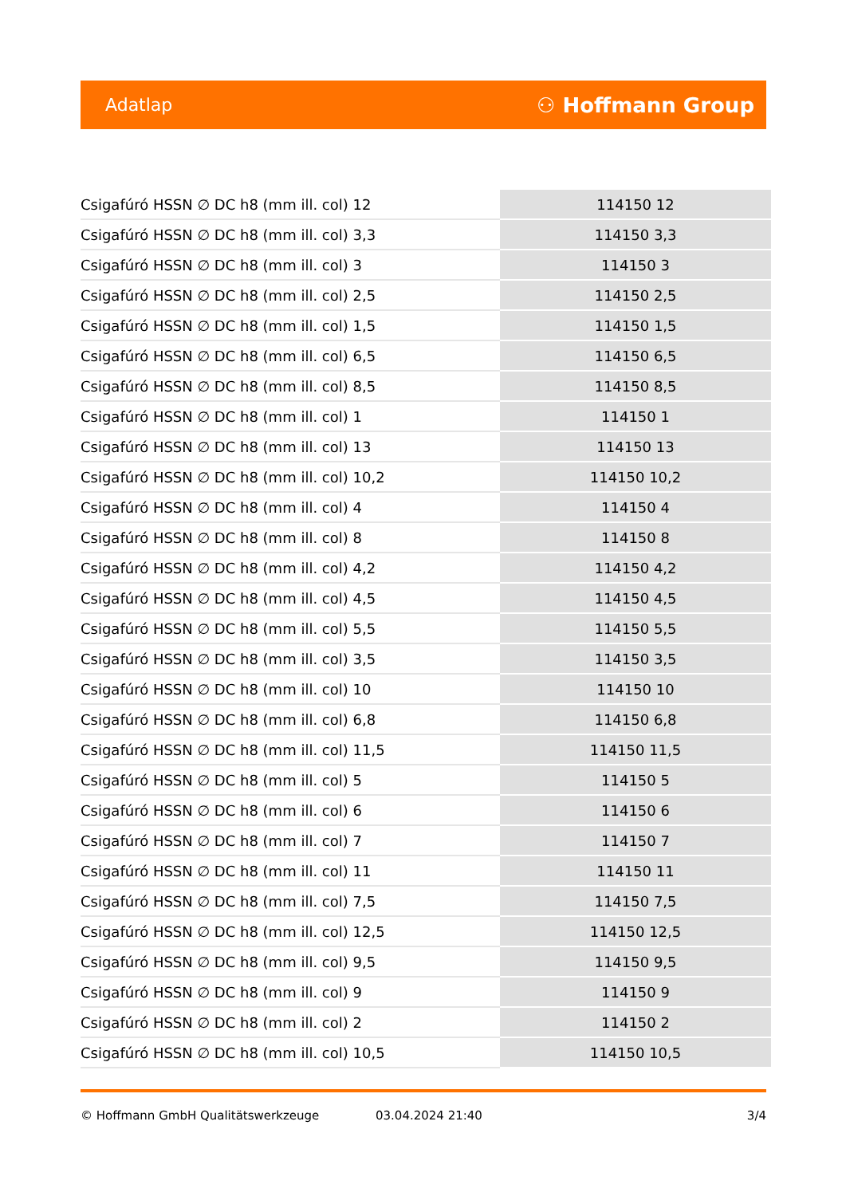Adatlap ⚇ Hoffmann Group
| Csigafúró HSSN ∅ DC h8 (mm ill. col) 12 | 114150 12 |
| Csigafúró HSSN ∅ DC h8 (mm ill. col) 3,3 | 114150 3,3 |
| Csigafúró HSSN ∅ DC h8 (mm ill. col) 3 | 114150 3 |
| Csigafúró HSSN ∅ DC h8 (mm ill. col) 2,5 | 114150 2,5 |
| Csigafúró HSSN ∅ DC h8 (mm ill. col) 1,5 | 114150 1,5 |
| Csigafúró HSSN ∅ DC h8 (mm ill. col) 6,5 | 114150 6,5 |
| Csigafúró HSSN ∅ DC h8 (mm ill. col) 8,5 | 114150 8,5 |
| Csigafúró HSSN ∅ DC h8 (mm ill. col) 1 | 114150 1 |
| Csigafúró HSSN ∅ DC h8 (mm ill. col) 13 | 114150 13 |
| Csigafúró HSSN ∅ DC h8 (mm ill. col) 10,2 | 114150 10,2 |
| Csigafúró HSSN ∅ DC h8 (mm ill. col) 4 | 114150 4 |
| Csigafúró HSSN ∅ DC h8 (mm ill. col) 8 | 114150 8 |
| Csigafúró HSSN ∅ DC h8 (mm ill. col) 4,2 | 114150 4,2 |
| Csigafúró HSSN ∅ DC h8 (mm ill. col) 4,5 | 114150 4,5 |
| Csigafúró HSSN ∅ DC h8 (mm ill. col) 5,5 | 114150 5,5 |
| Csigafúró HSSN ∅ DC h8 (mm ill. col) 3,5 | 114150 3,5 |
| Csigafúró HSSN ∅ DC h8 (mm ill. col) 10 | 114150 10 |
| Csigafúró HSSN ∅ DC h8 (mm ill. col) 6,8 | 114150 6,8 |
| Csigafúró HSSN ∅ DC h8 (mm ill. col) 11,5 | 114150 11,5 |
| Csigafúró HSSN ∅ DC h8 (mm ill. col) 5 | 114150 5 |
| Csigafúró HSSN ∅ DC h8 (mm ill. col) 6 | 114150 6 |
| Csigafúró HSSN ∅ DC h8 (mm ill. col) 7 | 114150 7 |
| Csigafúró HSSN ∅ DC h8 (mm ill. col) 11 | 114150 11 |
| Csigafúró HSSN ∅ DC h8 (mm ill. col) 7,5 | 114150 7,5 |
| Csigafúró HSSN ∅ DC h8 (mm ill. col) 12,5 | 114150 12,5 |
| Csigafúró HSSN ∅ DC h8 (mm ill. col) 9,5 | 114150 9,5 |
| Csigafúró HSSN ∅ DC h8 (mm ill. col) 9 | 114150 9 |
| Csigafúró HSSN ∅ DC h8 (mm ill. col) 2 | 114150 2 |
| Csigafúró HSSN ∅ DC h8 (mm ill. col) 10,5 | 114150 10,5 |
© Hoffmann GmbH Qualitätswerkzeuge 03.04.2024 21:40 3/4